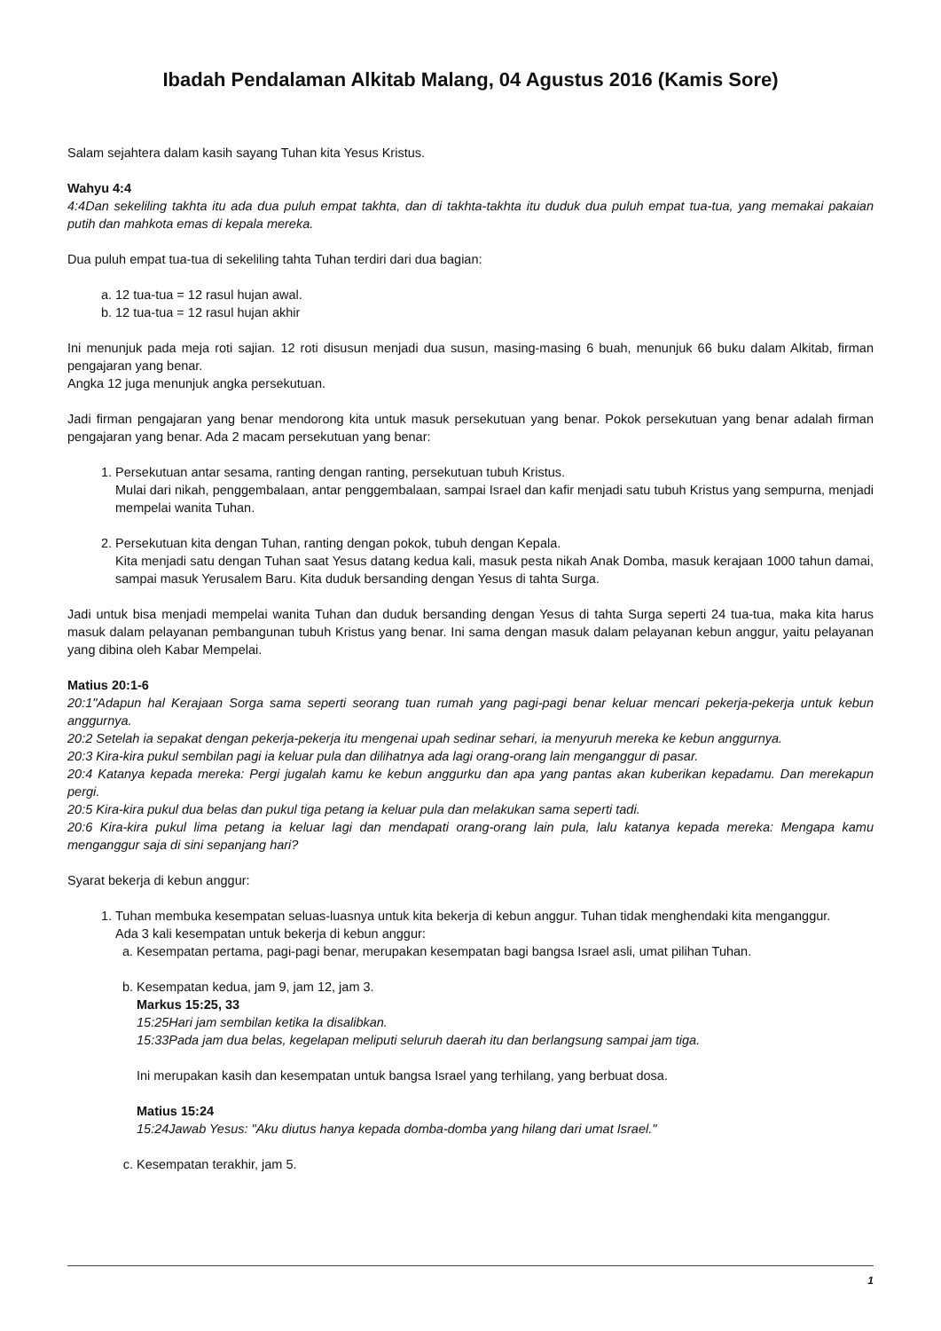Ibadah Pendalaman Alkitab Malang, 04 Agustus 2016 (Kamis Sore)
Salam sejahtera dalam kasih sayang Tuhan kita Yesus Kristus.
Wahyu 4:4
4:4Dan sekeliling takhta itu ada dua puluh empat takhta, dan di takhta-takhta itu duduk dua puluh empat tua-tua, yang memakai pakaian putih dan mahkota emas di kepala mereka.
Dua puluh empat tua-tua di sekeliling tahta Tuhan terdiri dari dua bagian:
a. 12 tua-tua = 12 rasul hujan awal.
b. 12 tua-tua = 12 rasul hujan akhir
Ini menunjuk pada meja roti sajian. 12 roti disusun menjadi dua susun, masing-masing 6 buah, menunjuk 66 buku dalam Alkitab, firman pengajaran yang benar.
Angka 12 juga menunjuk angka persekutuan.
Jadi firman pengajaran yang benar mendorong kita untuk masuk persekutuan yang benar. Pokok persekutuan yang benar adalah firman pengajaran yang benar. Ada 2 macam persekutuan yang benar:
1. Persekutuan antar sesama, ranting dengan ranting, persekutuan tubuh Kristus.
Mulai dari nikah, penggembalaan, antar penggembalaan, sampai Israel dan kafir menjadi satu tubuh Kristus yang sempurna, menjadi mempelai wanita Tuhan.
2. Persekutuan kita dengan Tuhan, ranting dengan pokok, tubuh dengan Kepala.
Kita menjadi satu dengan Tuhan saat Yesus datang kedua kali, masuk pesta nikah Anak Domba, masuk kerajaan 1000 tahun damai, sampai masuk Yerusalem Baru. Kita duduk bersanding dengan Yesus di tahta Surga.
Jadi untuk bisa menjadi mempelai wanita Tuhan dan duduk bersanding dengan Yesus di tahta Surga seperti 24 tua-tua, maka kita harus masuk dalam pelayanan pembangunan tubuh Kristus yang benar. Ini sama dengan masuk dalam pelayanan kebun anggur, yaitu pelayanan yang dibina oleh Kabar Mempelai.
Matius 20:1-6
20:1"Adapun hal Kerajaan Sorga sama seperti seorang tuan rumah yang pagi-pagi benar keluar mencari pekerja-pekerja untuk kebun anggurnya.
20:2 Setelah ia sepakat dengan pekerja-pekerja itu mengenai upah sedinar sehari, ia menyuruh mereka ke kebun anggurnya.
20:3 Kira-kira pukul sembilan pagi ia keluar pula dan dilihatnya ada lagi orang-orang lain menganggur di pasar.
20:4 Katanya kepada mereka: Pergi jugalah kamu ke kebun anggurku dan apa yang pantas akan kuberikan kepadamu. Dan merekapun pergi.
20:5 Kira-kira pukul dua belas dan pukul tiga petang ia keluar pula dan melakukan sama seperti tadi.
20:6 Kira-kira pukul lima petang ia keluar lagi dan mendapati orang-orang lain pula, lalu katanya kepada mereka: Mengapa kamu menganggur saja di sini sepanjang hari?
Syarat bekerja di kebun anggur:
1. Tuhan membuka kesempatan seluas-luasnya untuk kita bekerja di kebun anggur. Tuhan tidak menghendaki kita menganggur.
Ada 3 kali kesempatan untuk bekerja di kebun anggur:
a. Kesempatan pertama, pagi-pagi benar, merupakan kesempatan bagi bangsa Israel asli, umat pilihan Tuhan.
b. Kesempatan kedua, jam 9, jam 12, jam 3.
Markus 15:25, 33
15:25Hari jam sembilan ketika Ia disalibkan.
15:33Pada jam dua belas, kegelapan meliputi seluruh daerah itu dan berlangsung sampai jam tiga.
Ini merupakan kasih dan kesempatan untuk bangsa Israel yang terhilang, yang berbuat dosa.
Matius 15:24
15:24Jawab Yesus: "Aku diutus hanya kepada domba-domba yang hilang dari umat Israel."
c. Kesempatan terakhir, jam 5.
1